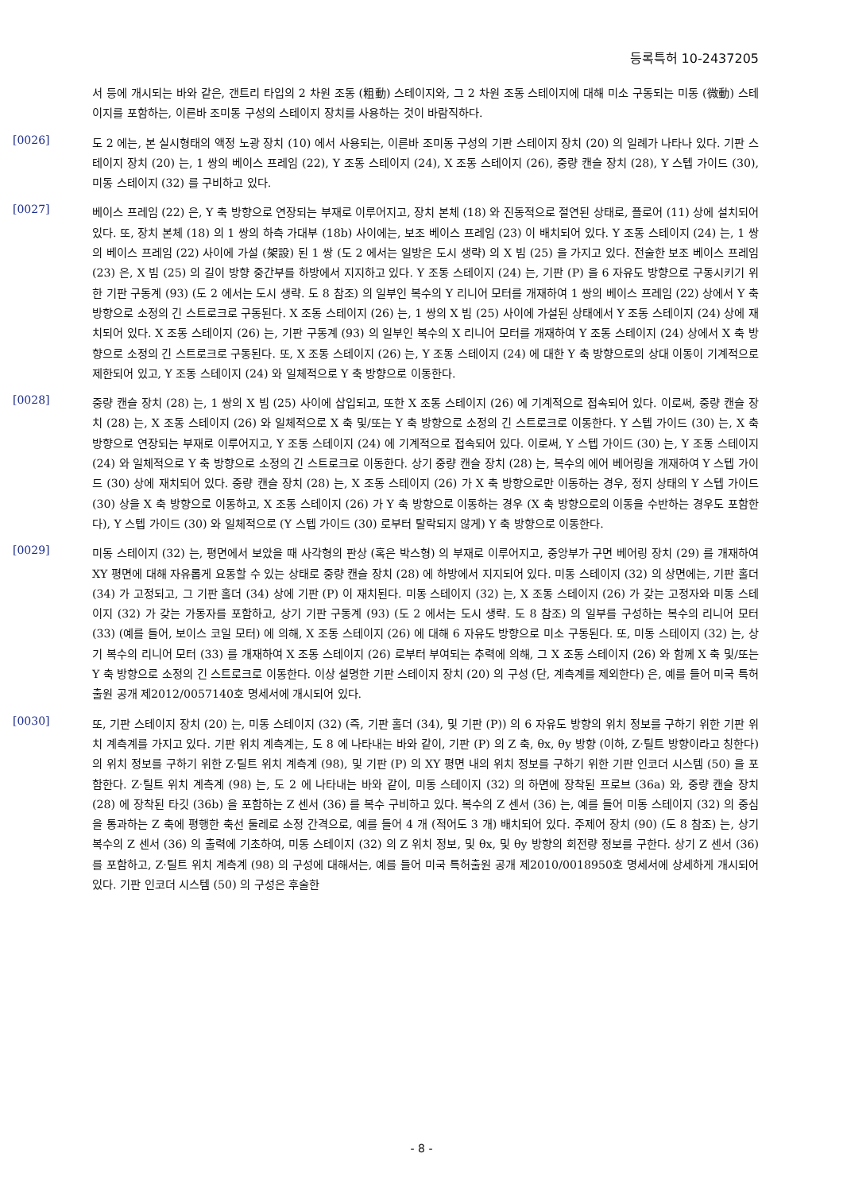등록특허 10-2437205
서 등에 개시되는 바와 같은, 갠트리 타입의 2 차원 조동 (粗動) 스테이지와, 그 2 차원 조동 스테이지에 대해 미소 구동되는 미동 (微動) 스테이지를 포함하는, 이른바 조미동 구성의 스테이지 장치를 사용하는 것이 바람직하다.
[0026]
도 2 에는, 본 실시형태의 액정 노광 장치 (10) 에서 사용되는, 이른바 조미동 구성의 기판 스테이지 장치 (20) 의 일례가 나타나 있다. 기판 스테이지 장치 (20) 는, 1 쌍의 베이스 프레임 (22), Y 조동 스테이지 (24), X 조동 스테이지 (26), 중량 캔슬 장치 (28), Y 스텝 가이드 (30), 미동 스테이지 (32) 를 구비하고 있다.
[0027]
베이스 프레임 (22) 은, Y 축 방향으로 연장되는 부재로 이루어지고, 장치 본체 (18) 와 진동적으로 절연된 상태로, 플로어 (11) 상에 설치되어 있다. 또, 장치 본체 (18) 의 1 쌍의 하측 가대부 (18b) 사이에는, 보조 베이스 프레임 (23) 이 배치되어 있다. Y 조동 스테이지 (24) 는, 1 쌍의 베이스 프레임 (22) 사이에 가설 (架設) 된 1 쌍 (도 2 에서는 일방은 도시 생략) 의 X 빔 (25) 을 가지고 있다. 전술한 보조 베이스 프레임 (23) 은, X 빔 (25) 의 길이 방향 중간부를 하방에서 지지하고 있다. Y 조동 스테이지 (24) 는, 기판 (P) 을 6 자유도 방향으로 구동시키기 위한 기판 구동계 (93) (도 2 에서는 도시 생략. 도 8 참조) 의 일부인 복수의 Y 리니어 모터를 개재하여 1 쌍의 베이스 프레임 (22) 상에서 Y 축 방향으로 소정의 긴 스트로크로 구동된다. X 조동 스테이지 (26) 는, 1 쌍의 X 빔 (25) 사이에 가설된 상태에서 Y 조동 스테이지 (24) 상에 재치되어 있다. X 조동 스테이지 (26) 는, 기판 구동계 (93) 의 일부인 복수의 X 리니어 모터를 개재하여 Y 조동 스테이지 (24) 상에서 X 축 방향으로 소정의 긴 스트로크로 구동된다. 또, X 조동 스테이지 (26) 는, Y 조동 스테이지 (24) 에 대한 Y 축 방향으로의 상대 이동이 기계적으로 제한되어 있고, Y 조동 스테이지 (24) 와 일체적으로 Y 축 방향으로 이동한다.
[0028]
중량 캔슬 장치 (28) 는, 1 쌍의 X 빔 (25) 사이에 삽입되고, 또한 X 조동 스테이지 (26) 에 기계적으로 접속되어 있다. 이로써, 중량 캔슬 장치 (28) 는, X 조동 스테이지 (26) 와 일체적으로 X 축 및/또는 Y 축 방향으로 소정의 긴 스트로크로 이동한다. Y 스텝 가이드 (30) 는, X 축 방향으로 연장되는 부재로 이루어지고, Y 조동 스테이지 (24) 에 기계적으로 접속되어 있다. 이로써, Y 스텝 가이드 (30) 는, Y 조동 스테이지 (24) 와 일체적으로 Y 축 방향으로 소정의 긴 스트로크로 이동한다. 상기 중량 캔슬 장치 (28) 는, 복수의 에어 베어링을 개재하여 Y 스텝 가이드 (30) 상에 재치되어 있다. 중량 캔슬 장치 (28) 는, X 조동 스테이지 (26) 가 X 축 방향으로만 이동하는 경우, 정지 상태의 Y 스텝 가이드 (30) 상을 X 축 방향으로 이동하고, X 조동 스테이지 (26) 가 Y 축 방향으로 이동하는 경우 (X 축 방향으로의 이동을 수반하는 경우도 포함한다), Y 스텝 가이드 (30) 와 일체적으로 (Y 스텝 가이드 (30) 로부터 탈락되지 않게) Y 축 방향으로 이동한다.
[0029]
미동 스테이지 (32) 는, 평면에서 보았을 때 사각형의 판상 (혹은 박스형) 의 부재로 이루어지고, 중앙부가 구면 베어링 장치 (29) 를 개재하여 XY 평면에 대해 자유롭게 요동할 수 있는 상태로 중량 캔슬 장치 (28) 에 하방에서 지지되어 있다. 미동 스테이지 (32) 의 상면에는, 기판 홀더 (34) 가 고정되고, 그 기판 홀더 (34) 상에 기판 (P) 이 재치된다. 미동 스테이지 (32) 는, X 조동 스테이지 (26) 가 갖는 고정자와 미동 스테이지 (32) 가 갖는 가동자를 포함하고, 상기 기판 구동계 (93) (도 2 에서는 도시 생략. 도 8 참조) 의 일부를 구성하는 복수의 리니어 모터 (33) (예를 들어, 보이스 코일 모터) 에 의해, X 조동 스테이지 (26) 에 대해 6 자유도 방향으로 미소 구동된다. 또, 미동 스테이지 (32) 는, 상기 복수의 리니어 모터 (33) 를 개재하여 X 조동 스테이지 (26) 로부터 부여되는 추력에 의해, 그 X 조동 스테이지 (26) 와 함께 X 축 및/또는 Y 축 방향으로 소정의 긴 스트로크로 이동한다. 이상 설명한 기판 스테이지 장치 (20) 의 구성 (단, 계측계를 제외한다) 은, 예를 들어 미국 특허출원 공개 제2012/0057140호 명세서에 개시되어 있다.
[0030]
또, 기판 스테이지 장치 (20) 는, 미동 스테이지 (32) (즉, 기판 홀더 (34), 및 기판 (P)) 의 6 자유도 방향의 위치 정보를 구하기 위한 기판 위치 계측계를 가지고 있다. 기판 위치 계측계는, 도 8 에 나타내는 바와 같이, 기판 (P) 의 Z 축, θx, θy 방향 (이하, Z·틸트 방향이라고 칭한다) 의 위치 정보를 구하기 위한 Z·틸트 위치 계측계 (98), 및 기판 (P) 의 XY 평면 내의 위치 정보를 구하기 위한 기판 인코더 시스템 (50) 을 포함한다. Z·틸트 위치 계측계 (98) 는, 도 2 에 나타내는 바와 같이, 미동 스테이지 (32) 의 하면에 장착된 프로브 (36a) 와, 중량 캔슬 장치 (28) 에 장착된 타깃 (36b) 을 포함하는 Z 센서 (36) 를 복수 구비하고 있다. 복수의 Z 센서 (36) 는, 예를 들어 미동 스테이지 (32) 의 중심을 통과하는 Z 축에 평행한 축선 둘레로 소정 간격으로, 예를 들어 4 개 (적어도 3 개) 배치되어 있다. 주제어 장치 (90) (도 8 참조) 는, 상기 복수의 Z 센서 (36) 의 출력에 기초하여, 미동 스테이지 (32) 의 Z 위치 정보, 및 θx, 및 θy 방향의 회전량 정보를 구한다. 상기 Z 센서 (36) 를 포함하고, Z·틸트 위치 계측계 (98) 의 구성에 대해서는, 예를 들어 미국 특허출원 공개 제2010/0018950호 명세서에 상세하게 개시되어 있다. 기판 인코더 시스템 (50) 의 구성은 후술한
- 8 -